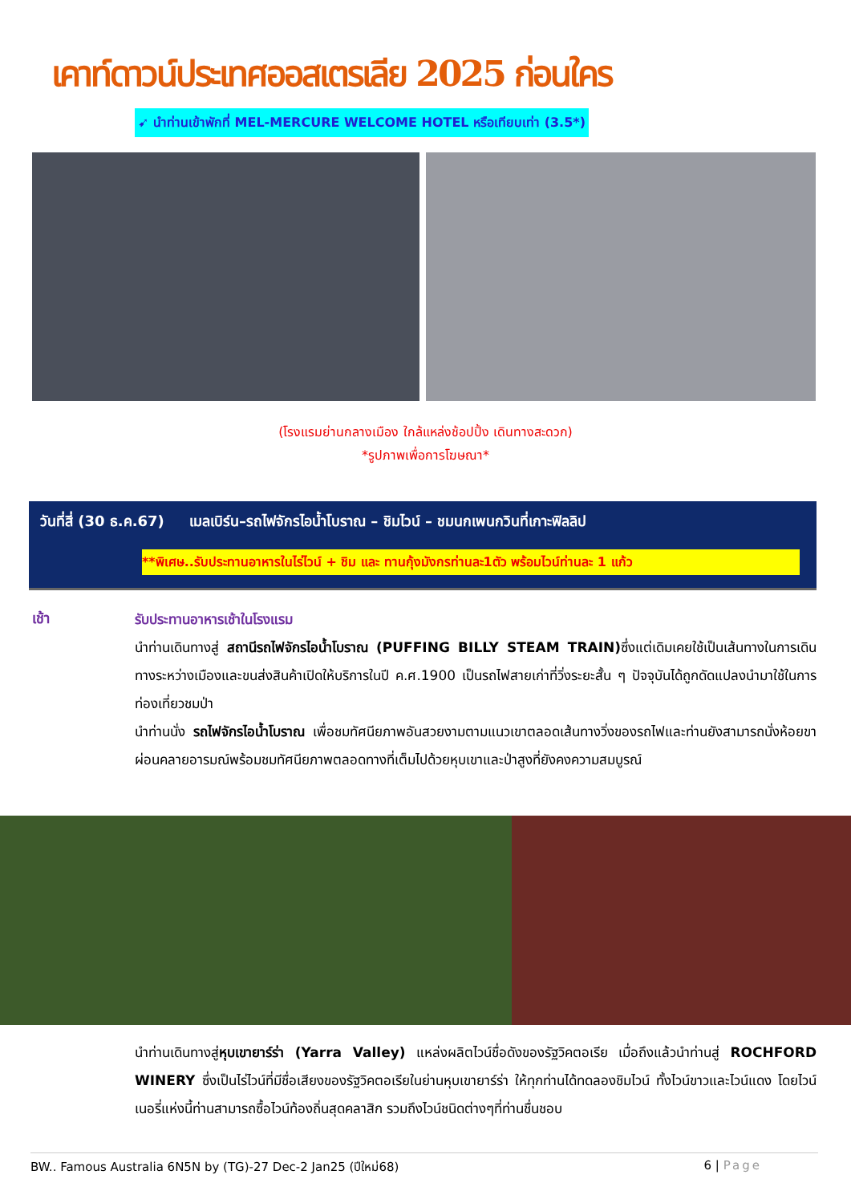เคาท์ดาวน์ประเทศออสเตรเลีย 2025 ก่อนใคร
➹ นำท่านเข้าพักที่ MEL-MERCURE WELCOME HOTEL หรือเทียบเท่า (3.5*)
(โรงแรมย่านกลางเมือง ใกล้แหล่งช้อปปิ้ง เดินทางสะดวก)
*รูปภาพเพื่อการโฆษณา*
วันที่สี่ (30 ธ.ค.67) เมลเบิร์น–รถไฟจักรไอน้ำโบราณ – ชิมไวน์ – ชมนกเพนกวินที่เกาะฟิลลิป
**พิเศษ..รับประทานอาหารในไร่ไวน์ + ชิม และ ทานกุ้งมังกรท่านละ1ตัว พร้อมไวน์ท่านละ 1 แก้ว
เช้า
รับประทานอาหารเช้าในโรงแรม
นำท่านเดินทางสู่ สถานีรถไฟจักรไอน้ำโบราณ (PUFFING BILLY STEAM TRAIN) ซึ่งแต่เดิมเคยใช้เป็นเส้นทางในการเดินทางระหว่างเมืองและขนส่งสินค้าเปิดให้บริการในปี ค.ศ.1900 เป็นรถไฟสายเก่าที่วิ่งระยะสั้น ๆ ปัจจุบันได้ถูกดัดแปลงนำมาใช้ในการท่องเที่ยวชมป่า
นำท่านนั่ง รถไฟจักรไอน้ำโบราณ เพื่อชมทัศนียภาพอันสวยงามตามแนวเขาตลอดเส้นทางวิ่งของรถไฟและท่านยังสามารถนั่งห้อยขาผ่อนคลายอารมณ์พร้อมชมทัศนียภาพตลอดทางที่เต็มไปด้วยหุบเขาและป่าสูงที่ยังคงความสมบูรณ์
นำท่านเดินทางสู่หุบเขายาร์ร่า (Yarra Valley) แหล่งผลิตไวน์ชื่อดังของรัฐวิคตอเรีย เมื่อถึงแล้วนำท่านสู่ ROCHFORD WINERY ซึ่งเป็นไร่ไวน์ที่มีชื่อเสียงของรัฐวิคตอเรียในย่านหุบเขายาร์ร่า ให้ทุกท่านได้ทดลองชิมไวน์ ทั้งไวน์ขาวและไวน์แดง โดยไวน์เนอรี่แห่งนี้ท่านสามารถซื้อไวน์ท้องถิ่นสุดคลาสิก รวมถึงไวน์ชนิดต่างๆที่ท่านชื่นชอบ
BW.. Famous Australia 6N5N by (TG)-27 Dec-2 Jan25 (ปีใหม่68) 6 | Page